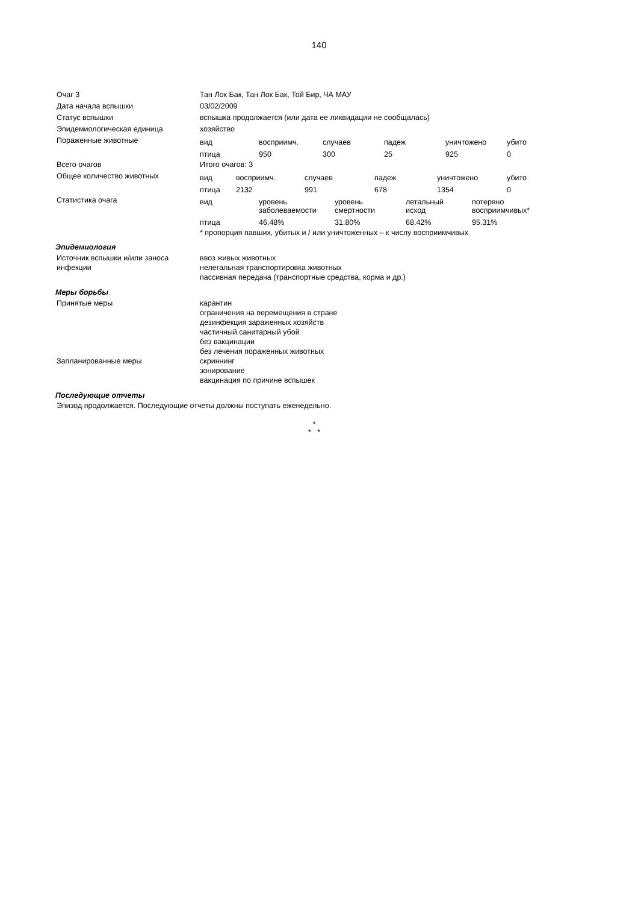140
| Очаг 3 | Тан Лок Бак, Тан Лок Бак, Той Бир, ЧА МАУ |
| Дата начала вспышки | 03/02/2009 |
| Статус вспышки | вспышка продолжается (или дата ее ликвидации не сообщалась) |
| Эпидемиологическая единица | хозяйство |
| Пораженные животные | / вид / восприимч. / случаев / падеж / уничтожено / убито / / --- / --- / --- / --- / --- / --- / / птица / 950 / 300 / 25 / 925 / 0 / |
| Всего очагов | Итого очагов: 3 |
| Общее количество животных | / вид / восприимч. / случаев / падеж / уничтожено / убито / / --- / --- / --- / --- / --- / --- / / птица / 2132 / 991 / 678 / 1354 / 0 / |
| Статистика очага | / вид / уровень заболеваемости / уровень смертности / летальный исход / потеряно восприимчивых* / / --- / --- / --- / --- / --- / / птица / 46.48% / 31.80% / 68.42% / 95.31% / * пропорция павших, убитых и / или уничтоженных – к числу восприимчивых |
Эпидемиология
| Источник вспышки и/или заноса инфекции | ввоз живых животных нелегальная транспортировка животных пассивная передача (транспортные средства, корма и др.) |
Меры борьбы
| Принятые меры | карантин ограничения на перемещения в стране дезинфекция зараженных хозяйств частичный санитарный убой без вакцинации без лечения пораженных животных |
| Запланированные меры | скриннинг зонирование вакцинация по причине вспышек |
Последующие отчеты
Эпизод продолжается. Последующие отчеты должны поступать еженедельно.
*
* *